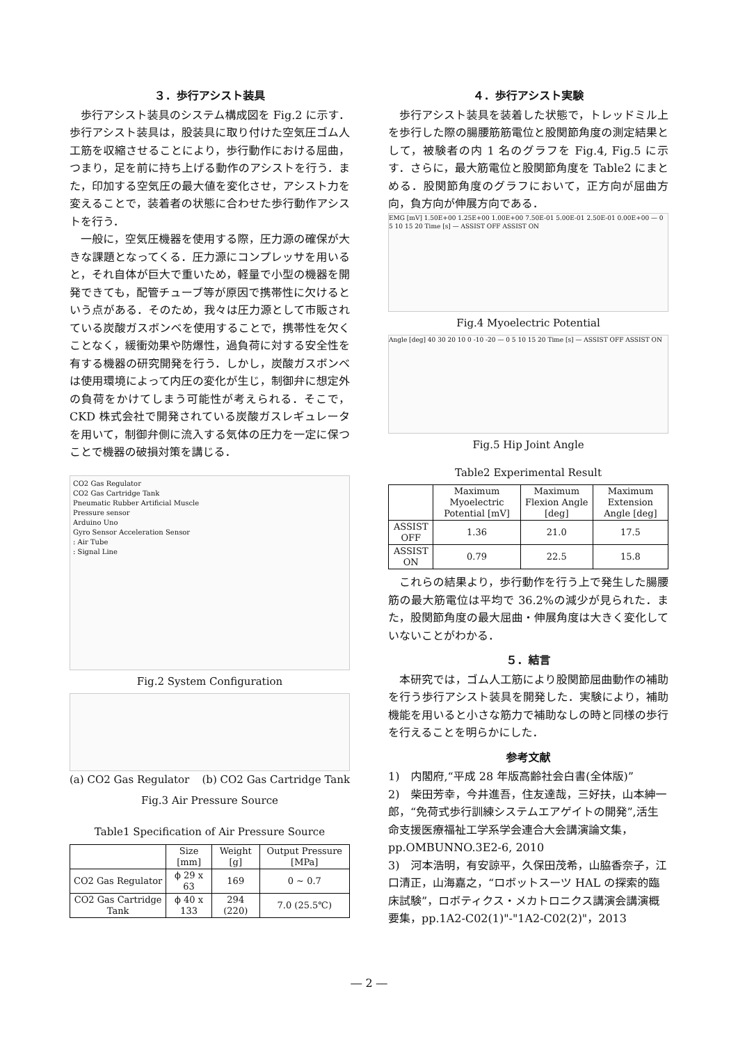３．歩行アシスト装具
歩行アシスト装具のシステム構成図を Fig.2 に示す． 歩行アシスト装具は，股装具に取り付けた空気圧ゴム人工筋を収縮させることにより，歩行動作における屈曲，つまり，足を前に持ち上げる動作のアシストを行う．また，印加する空気圧の最大値を変化させ，アシスト力を変えることで，装着者の状態に合わせた歩行動作アシストを行う．
一般に，空気圧機器を使用する際，圧力源の確保が大きな課題となってくる．圧力源にコンプレッサを用いると，それ自体が巨大で重いため，軽量で小型の機器を開発できても，配管チューブ等が原因で携帯性に欠けるという点がある．そのため，我々は圧力源として市販されている炭酸ガスボンベを使用することで，携帯性を欠くことなく，緩衝効果や防爆性，過負荷に対する安全性を有する機器の研究開発を行う．しかし，炭酸ガスボンベは使用環境によって内圧の変化が生じ，制御弁に想定外の負荷をかけてしまう可能性が考えられる．そこで，CKD 株式会社で開発されている炭酸ガスレギュレータを用いて，制御弁側に流入する気体の圧力を一定に保つことで機器の破損対策を講じる．
CO2 Gas Regulator
CO2 Gas Cartridge Tank
Pneumatic Rubber Artificial Muscle
Pressure sensor
Arduino Uno
Gyro Sensor Acceleration Sensor
: Air Tube
: Signal Line
Fig.2 System Configuration
(a) CO2 Gas Regulator (b) CO2 Gas Cartridge Tank
Fig.3 Air Pressure Source
Table1 Specification of Air Pressure Source
| | Size [mm] | Weight [g] | Output Pressure [MPa] |
| --- | --- | --- | --- |
| CO2 Gas Regulator | ϕ 29 x 63 | 169 | 0 ~ 0.7 |
| CO2 Gas Cartridge Tank | ϕ 40 x 133 | 294 (220) | 7.0 (25.5℃) |
４．歩行アシスト実験
歩行アシスト装具を装着した状態で，トレッドミル上を歩行した際の腸腰筋筋電位と股関節角度の測定結果として，被験者の内 1 名のグラフを Fig.4, Fig.5 に示す．さらに，最大筋電位と股関節角度を Table2 にまとめる．股関節角度のグラフにおいて，正方向が屈曲方向，負方向が伸展方向である．
EMG [mV] 1.50E+00 1.25E+00 1.00E+00 7.50E-01 5.00E-01 2.50E-01 0.00E+00 — 0 5 10 15 20 Time [s] — ASSIST OFF ASSIST ON
Fig.4 Myoelectric Potential
Angle [deg] 40 30 20 10 0 -10 -20 — 0 5 10 15 20 Time [s] — ASSIST OFF ASSIST ON
Fig.5 Hip Joint Angle
Table2 Experimental Result
| | Maximum Myoelectric Potential [mV] | Maximum Flexion Angle [deg] | Maximum Extension Angle [deg] |
| --- | --- | --- | --- |
| ASSIST OFF | 1.36 | 21.0 | 17.5 |
| ASSIST ON | 0.79 | 22.5 | 15.8 |
これらの結果より，歩行動作を行う上で発生した腸腰筋の最大筋電位は平均で 36.2%の減少が見られた．また，股関節角度の最大屈曲・伸展角度は大きく変化していないことがわかる．
５．結言
本研究では，ゴム人工筋により股関節屈曲動作の補助を行う歩行アシスト装具を開発した．実験により，補助機能を用いると小さな筋力で補助なしの時と同様の歩行を行えることを明らかにした．
参考文献
1)　内閣府,“平成 28 年版高齢社会白書(全体版)”
2)　柴田芳幸，今井進吾，住友達哉，三好扶，山本紳一郎，“免荷式歩行訓練システムエアゲイトの開発”,活生命支援医療福祉工学系学会連合大会講演論文集，pp.OMBUNNO.3E2-6, 2010
3)　河本浩明，有安諒平，久保田茂希，山脇香奈子，江口清正，山海嘉之，“ロボットスーツ HAL の探索的臨床試験”，ロボティクス・メカトロニクス講演会講演概要集，pp.1A2-C02(1)"-"1A2-C02(2)"，2013
― 2 ―